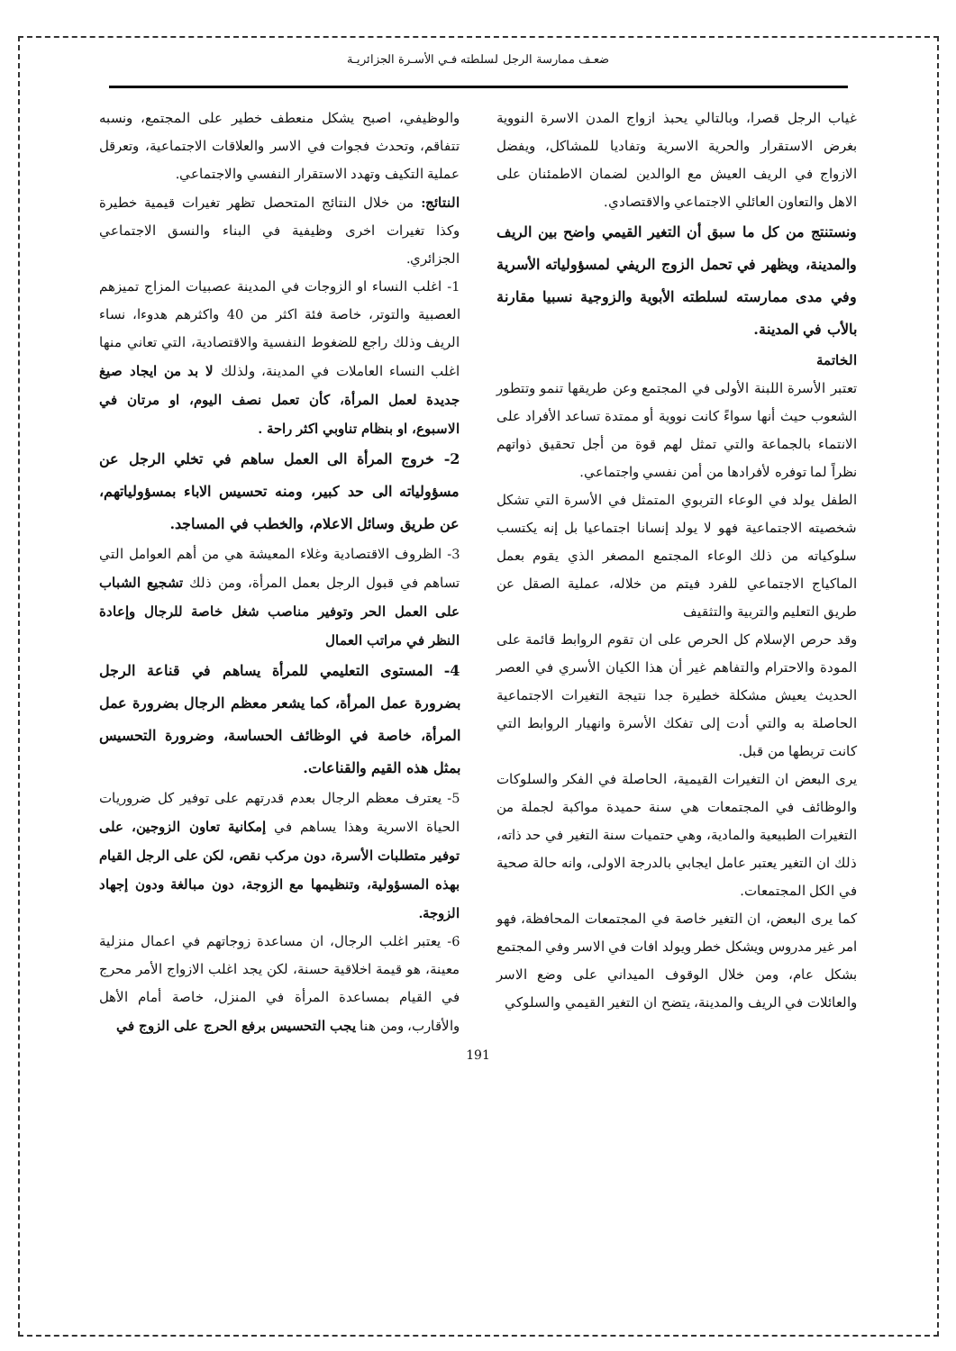ضعـف ممارسة الرجل لسلطته فـي الأسـرة الجزائريـة
غياب الرجل قصرا، وبالتالي يحبذ ازواج المدن الاسرة النووية بغرض الاستقرار والحرية الاسرية وتفاديا للمشاكل، ويفضل الازواج في الريف العيش مع الوالدين لضمان الاطمئنان على الاهل والتعاون العائلي الاجتماعي والاقتصادي.
ونستنتج من كل ما سبق أن التغير القيمي واضح بين الريف والمدينة، ويظهر في تحمل الزوج الريفي لمسؤولياته الأسرية وفي مدى ممارسته لسلطته الأبوية والزوجية نسبيا مقارنة بالأب في المدينة.
الخاتمة
تعتبر الأسرة اللبنة الأولى في المجتمع وعن طريقها تنمو وتتطور الشعوب حيث أنها سواءً كانت نووية أو ممتدة تساعد الأفراد على الانتماء بالجماعة والتي تمثل لهم قوة من أجل تحقيق ذواتهم نظراً لما توفره لأفرادها من أمن نفسي واجتماعي.
الطفل يولد في الوعاء التربوي المتمثل في الأسرة التي تشكل شخصيته الاجتماعية فهو لا يولد إنسانا اجتماعيا بل إنه يكتسب سلوكياته من ذلك الوعاء المجتمع المصغر الذي يقوم بعمل الماكياج الاجتماعي للفرد فيتم من خلاله، عملية الصقل عن طريق التعليم والتربية والتثقيف
وقد حرص الإسلام كل الحرص على ان تقوم الروابط قائمة على المودة والاحترام والتفاهم غير أن هذا الكيان الأسري في العصر الحديث يعيش مشكلة خطيرة جدا نتيجة التغيرات الاجتماعية الحاصلة به والتي أدت إلى تفكك الأسرة وانهيار الروابط التي كانت تربطها من قبل.
يرى البعض ان التغيرات القيمية، الحاصلة في الفكر والسلوكات والوظائف في المجتمعات هي سنة حميدة مواكبة لجملة من التغيرات الطبيعية والمادية، وهي حتميات سنة التغير في حد ذاته، ذلك ان التغير يعتبر عامل ايجابي بالدرجة الاولى، وانه حالة صحية في الكل المجتمعات.
كما يرى البعض، ان التغير خاصة في المجتمعات المحافظة، فهو امر غير مدروس ويشكل خطر ويولد افات في الاسر وفي المجتمع بشكل عام، ومن خلال الوقوف الميداني على وضع الاسر والعائلات في الريف والمدينة، يتضح ان التغير القيمي والسلوكي
والوظيفي، اصبح يشكل منعطف خطير على المجتمع، ونسبه تتفاقم، وتحدث فجوات في الاسر والعلاقات الاجتماعية، وتعرقل عملية التكيف وتهدد الاستقرار النفسي والاجتماعي.
النتائج: من خلال النتائج المتحصل تظهر تغيرات قيمية خطيرة وكذا تغيرات اخرى وظيفية في البناء والنسق الاجتماعي الجزائري.
1- اغلب النساء او الزوجات في المدينة عصبيات المزاج تميزهم العصبية والتوتر، خاصة فئة اكثر من 40 واكثرهم هدوءا، نساء الريف وذلك راجع للضغوط النفسية والاقتصادية، التي تعاني منها اغلب النساء العاملات في المدينة، ولذلك لا بد من ايجاد صيغ جديدة لعمل المرأة، كأن تعمل نصف اليوم، او مرتان في الاسبوع، او بنظام تناوبي اكثر راحة .
2- خروج المرأة الى العمل ساهم في تخلي الرجل عن مسؤولياته الى حد كبير، ومنه تحسيس الاباء بمسؤولياتهم، عن طريق وسائل الاعلام، والخطب في المساجد.
3- الظروف الاقتصادية وغلاء المعيشة هي من أهم العوامل التي تساهم في قبول الرجل بعمل المرأة، ومن ذلك تشجيع الشباب على العمل الحر وتوفير مناصب شغل خاصة للرجال وإعادة النظر في مراتب العمال
4- المستوى التعليمي للمرأة يساهم في قناعة الرجل بضرورة عمل المرأة، كما يشعر معظم الرجال بضرورة عمل المرأة، خاصة في الوظائف الحساسة، وضرورة التحسيس بمثل هذه القيم والقناعات.
5- يعترف معظم الرجال بعدم قدرتهم على توفير كل ضروريات الحياة الاسرية وهذا يساهم في إمكانية تعاون الزوجين، على توفير متطلبات الأسرة، دون مركب نقص، لكن على الرجل القيام بهذه المسؤولية، وتنظيمها مع الزوجة، دون مبالغة ودون إجهاد الزوجة.
6- يعتبر اغلب الرجال، ان مساعدة زوجاتهم في اعمال منزلية معينة، هو قيمة اخلاقية حسنة، لكن يجد اغلب الازواج الأمر محرج في القيام بمساعدة المرأة في المنزل، خاصة أمام الأهل والأقارب، ومن هنا يجب التحسيس برفع الحرج على الزوج في
191